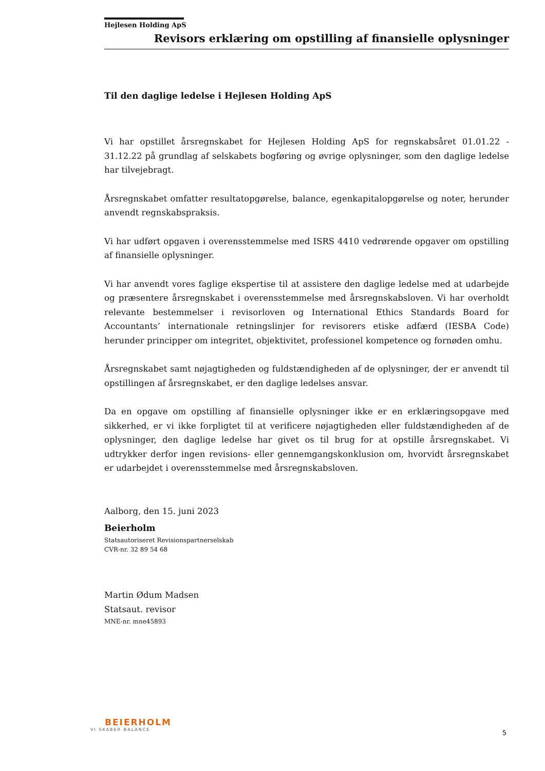Hejlesen Holding ApS
Revisors erklæring om opstilling af finansielle oplysninger
Til den daglige ledelse i Hejlesen Holding ApS
Vi har opstillet årsregnskabet for Hejlesen Holding ApS for regnskabsåret 01.01.22 - 31.12.22 på grundlag af selskabets bogføring og øvrige oplysninger, som den daglige ledelse har tilvejebragt.
Årsregnskabet omfatter resultatopgørelse, balance, egenkapitalopgørelse og noter, herunder anvendt regnskabspraksis.
Vi har udført opgaven i overensstemmelse med ISRS 4410 vedrørende opgaver om opstilling af finansielle oplysninger.
Vi har anvendt vores faglige ekspertise til at assistere den daglige ledelse med at udarbejde og præsentere årsregnskabet i overensstemmelse med årsregnskabsloven. Vi har overholdt relevante bestemmelser i revisorloven og International Ethics Standards Board for Accountants’ internationale retningslinjer for revisorers etiske adfærd (IESBA Code) herunder principper om integritet, objektivitet, professionel kompetence og fornøden omhu.
Årsregnskabet samt nøjagtigheden og fuldstændigheden af de oplysninger, der er anvendt til opstillingen af årsregnskabet, er den daglige ledelses ansvar.
Da en opgave om opstilling af finansielle oplysninger ikke er en erklæringsopgave med sikkerhed, er vi ikke forpligtet til at verificere nøjagtigheden eller fuldstændigheden af de oplysninger, den daglige ledelse har givet os til brug for at opstille årsregnskabet. Vi udtrykker derfor ingen revisions- eller gennemgangskonklusion om, hvorvidt årsregnskabet er udarbejdet i overensstemmelse med årsregnskabsloven.
Aalborg, den 15. juni 2023
Beierholm
Statsautoriseret Revisionspartnerselskab
CVR-nr. 32 89 54 68
Martin Ødum Madsen
Statsaut. revisor
MNE-nr. mne45893
BEIERHOLM
VI SKABER BALANCE
5